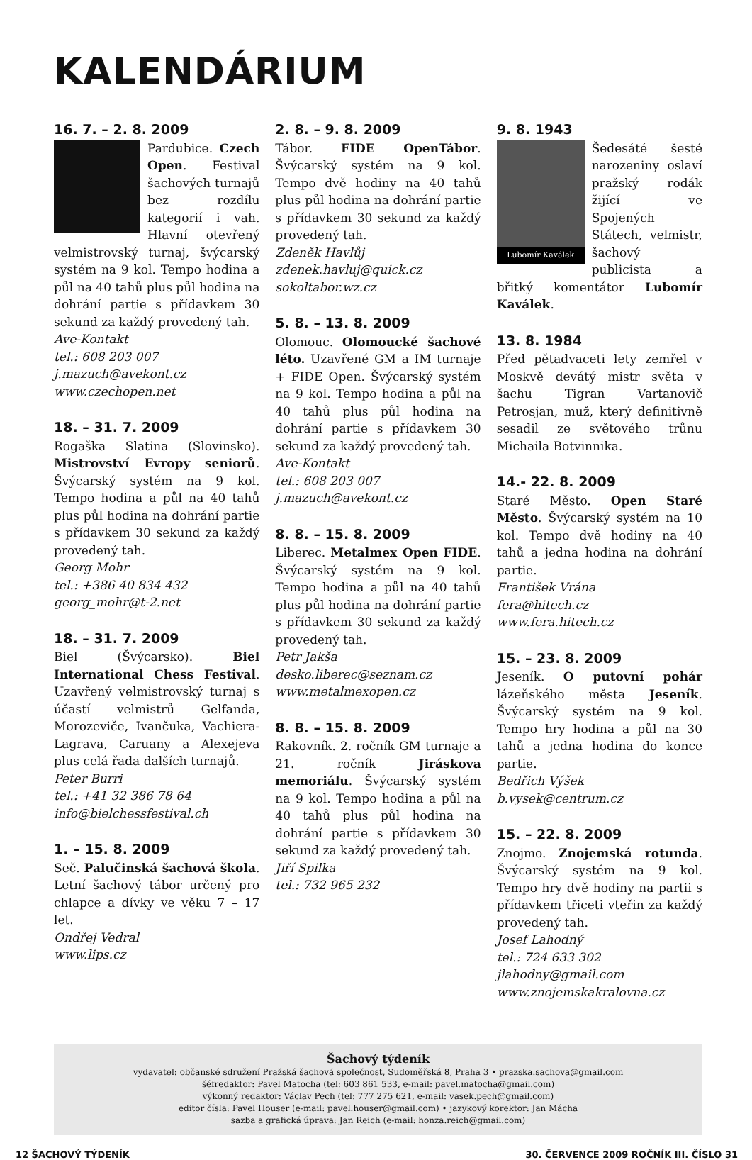KALENDÁRIUM
16. 7. – 2. 8. 2009
Pardubice. Czech Open. Festival šachových turnajů bez rozdílu kategorií i vah. Hlavní otevřený velmistrovský turnaj, švýcarský systém na 9 kol. Tempo hodina a půl na 40 tahů plus půl hodina na dohrání partie s přídavkem 30 sekund za každý provedený tah.
Ave-Kontakt
tel.: 608 203 007
j.mazuch@avekont.cz
www.czechopen.net
18. – 31. 7. 2009
Rogaška Slatina (Slovinsko). Mistrovství Evropy seniorů. Švýcarský systém na 9 kol. Tempo hodina a půl na 40 tahů plus půl hodina na dohrání partie s přídavkem 30 sekund za každý provedený tah.
Georg Mohr
tel.: +386 40 834 432
georg_mohr@t-2.net
18. – 31. 7. 2009
Biel (Švýcarsko). Biel International Chess Festival. Uzavřený velmistrovský turnaj s účastí velmistrů Gelfanda, Morozeviče, Ivančuka, Vachiera-Lagrava, Caruany a Alexejeva plus celá řada dalších turnajů.
Peter Burri
tel.: +41 32 386 78 64
info@bielchessfestival.ch
1. – 15. 8. 2009
Seč. Palučinská šachová škola. Letní šachový tábor určený pro chlapce a dívky ve věku 7 – 17 let.
Ondřej Vedral
www.lips.cz
2. 8. – 9. 8. 2009
Tábor. FIDE OpenTábor. Švýcarský systém na 9 kol. Tempo dvě hodiny na 40 tahů plus půl hodina na dohrání partie s přídavkem 30 sekund za každý provedený tah.
Zdeněk Havlůj
zdenek.havluj@quick.cz
sokoltabor.wz.cz
5. 8. – 13. 8. 2009
Olomouc. Olomoucké šachové léto. Uzavřené GM a IM turnaje + FIDE Open. Švýcarský systém na 9 kol. Tempo hodina a půl na 40 tahů plus půl hodina na dohrání partie s přídavkem 30 sekund za každý provedený tah.
Ave-Kontakt
tel.: 608 203 007
j.mazuch@avekont.cz
8. 8. – 15. 8. 2009
Liberec. Metalmex Open FIDE. Švýcarský systém na 9 kol. Tempo hodina a půl na 40 tahů plus půl hodina na dohrání partie s přídavkem 30 sekund za každý provedený tah.
Petr Jakša
desko.liberec@seznam.cz
www.metalmexopen.cz
8. 8. – 15. 8. 2009
Rakovník. 2. ročník GM turnaje a 21. ročník Jiráskova memoriálu. Švýcarský systém na 9 kol. Tempo hodina a půl na 40 tahů plus půl hodina na dohrání partie s přídavkem 30 sekund za každý provedený tah.
Jiří Spilka
tel.: 732 965 232
9. 8. 1943
Lubomír Kaválek
Šedesáté šesté narozeniny oslaví pražský rodák žijící ve Spojených Státech, velmistr, šachový publicista a břitký komentátor Lubomír Kaválek.
13. 8. 1984
Před pětadvaceti lety zemřel v Moskvě devátý mistr světa v šachu Tigran Vartanovič Petrosjan, muž, který definitivně sesadil ze světového trůnu Michaila Botvinnika.
14.- 22. 8. 2009
Staré Město. Open Staré Město. Švýcarský systém na 10 kol. Tempo dvě hodiny na 40 tahů a jedna hodina na dohrání partie.
František Vrána
fera@hitech.cz
www.fera.hitech.cz
15. – 23. 8. 2009
Jeseník. O putovní pohár lázeňského města Jeseník. Švýcarský systém na 9 kol. Tempo hry hodina a půl na 30 tahů a jedna hodina do konce partie.
Bedřich Výšek
b.vysek@centrum.cz
15. – 22. 8. 2009
Znojmo. Znojemská rotunda. Švýcarský systém na 9 kol. Tempo hry dvě hodiny na partii s přídavkem třiceti vteřin za každý provedený tah.
Josef Lahodný
tel.: 724 633 302
jlahodny@gmail.com
www.znojemskakralovna.cz
Šachový týdeník
vydavatel: občanské sdružení Pražská šachová společnost, Sudoměřská 8, Praha 3 • prazska.sachova@gmail.com
šéfredaktor: Pavel Matocha (tel: 603 861 533, e-mail: pavel.matocha@gmail.com)
výkonný redaktor: Václav Pech (tel: 777 275 621, e-mail: vasek.pech@gmail.com)
editor čísla: Pavel Houser (e-mail: pavel.houser@gmail.com) • jazykový korektor: Jan Mácha
sazba a grafická úprava: Jan Reich (e-mail: honza.reich@gmail.com)
12 ŠACHOVÝ TÝDENÍK 30. ČERVENCE 2009 ROČNÍK III. ČÍSLO 31